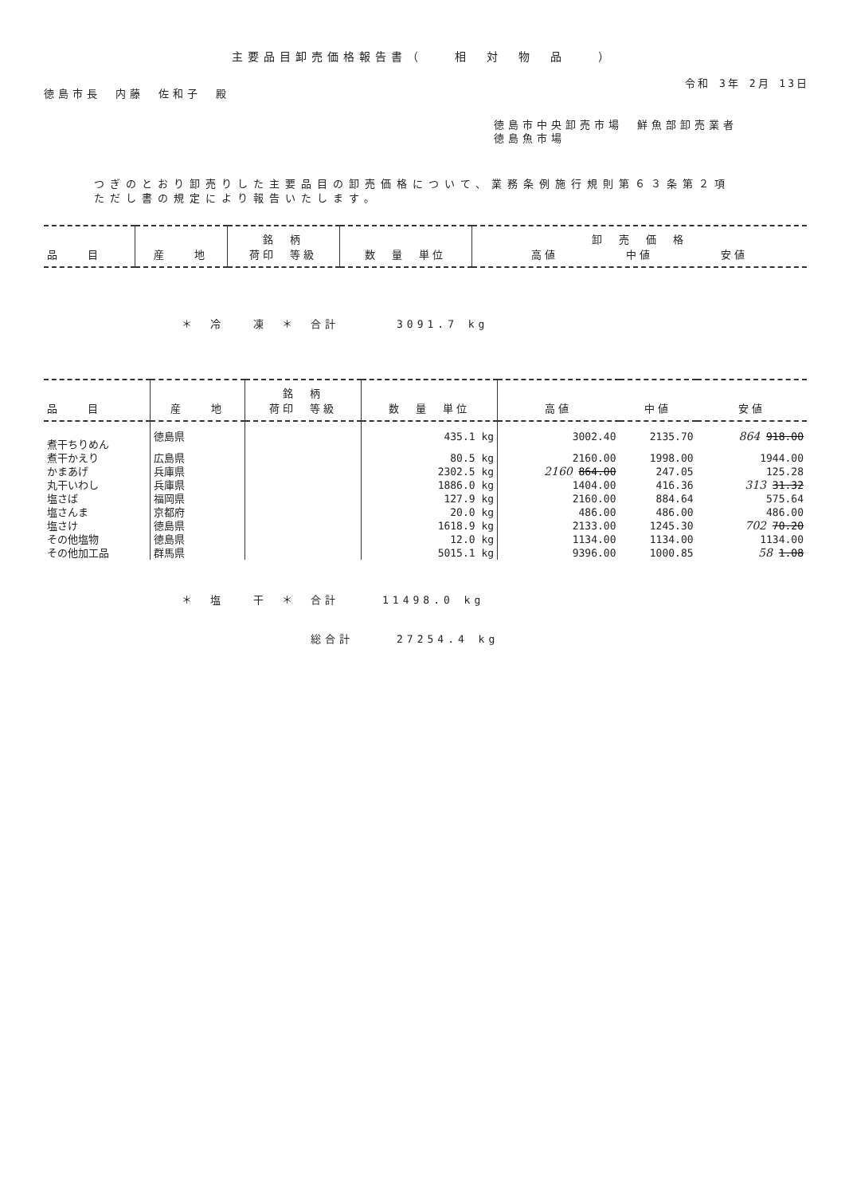主要品目卸売価格報告書（　　相　対　物　品　　）
令和 3年 2月 13日
徳島市長　内藤　佐和子　殿
徳島市中央卸売市場　鮮魚部卸売業者
徳島魚市場
つぎのとおり卸売りした主要品目の卸売価格について、業務条例施行規則第６３条第２項
ただし書の規定により報告いたします。
| 品 目 | 産 地 | 銘 柄 荷印 等級 | 数 量 単位 | 卸 売 価 格 高値 中値 安値 |
| --- | --- | --- | --- | --- |
＊　冷　　凍　＊　合計　　　　3091.7 kg
| 品 目 | 産 地 | 銘 柄 荷印 等級 | 数 量 単位 | 高値 | 中値 | 安値 |
| --- | --- | --- | --- | --- | --- | --- |
| 煮干ちりめん | 徳島県 | | 435.1 kg | 3002.40 | 2135.70 | 864 918.00 |
| 煮干かえり | 広島県 | | 80.5 kg | 2160.00 | 1998.00 | 1944.00 |
| かまあげ | 兵庫県 | | 2302.5 kg | 2160 864.00 | 247.05 | 125.28 |
| 丸干いわし | 兵庫県 | | 1886.0 kg | 1404.00 | 416.36 | 313 31.32 |
| 塩さば | 福岡県 | | 127.9 kg | 2160.00 | 884.64 | 575.64 |
| 塩さんま | 京都府 | | 20.0 kg | 486.00 | 486.00 | 486.00 |
| 塩さけ | 徳島県 | | 1618.9 kg | 2133.00 | 1245.30 | 702 70.20 |
| その他塩物 | 徳島県 | | 12.0 kg | 1134.00 | 1134.00 | 1134.00 |
| その他加工品 | 群馬県 | | 5015.1 kg | 9396.00 | 1000.85 | 58 1.08 |
＊　塩　　干　＊　合計　　　11498.0 kg
総合計　　　27254.4 kg